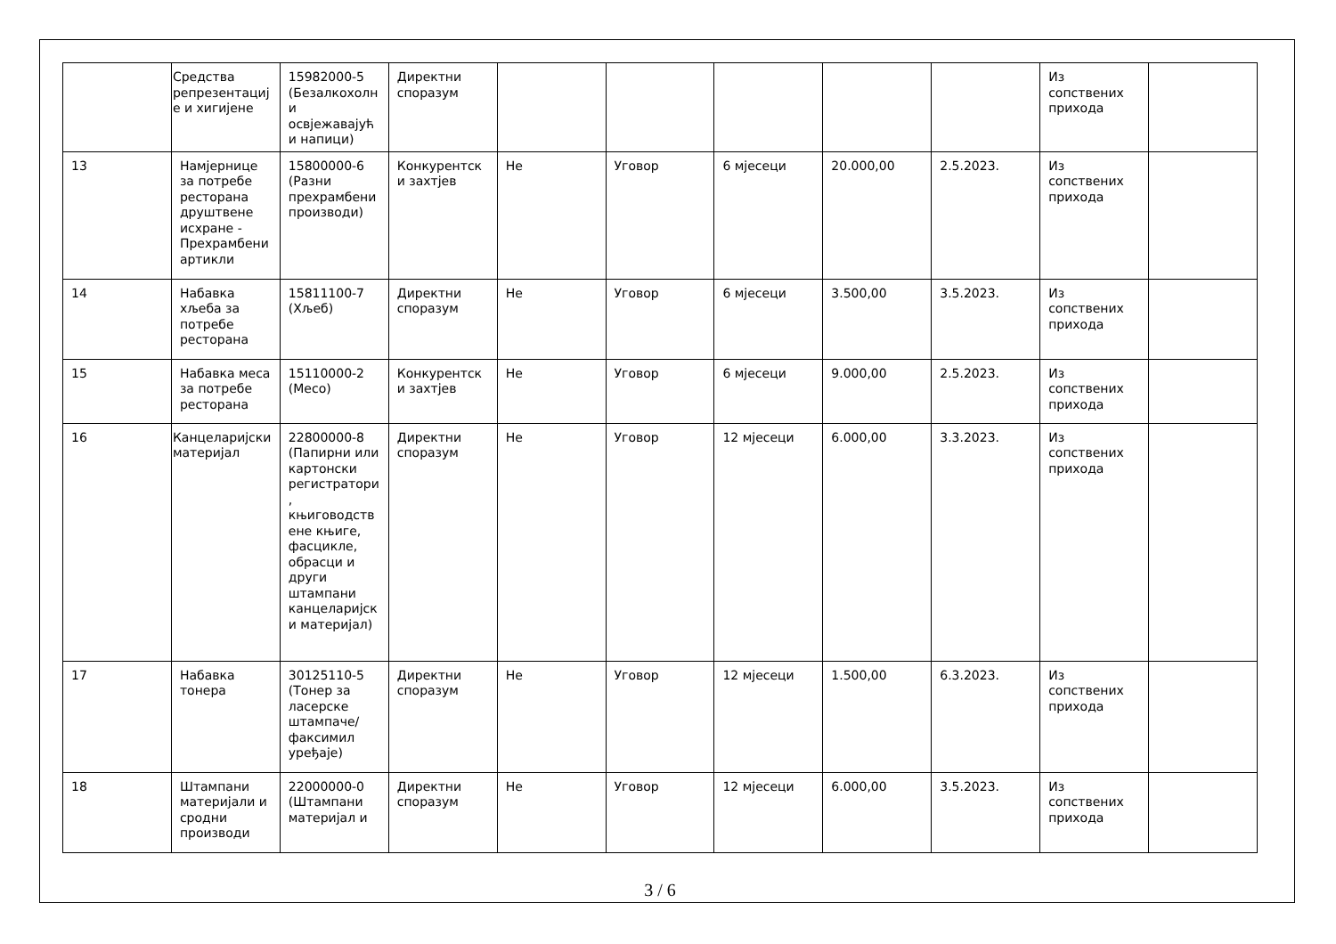| | Средства репрезентације и хигијене | 15982000-5 (Безалкохолни освјежавајући напици) | Директни споразум | | | | | | Из сопствених прихода | |
| 13 | Намјернице за потребе ресторана друштвене исхране - Прехрамбени артикли | 15800000-6 (Разни прехрамбени производи) | Конкурентски захтјев | Не | Уговор | 6 мјесеци | 20.000,00 | 2.5.2023. | Из сопствених прихода | |
| 14 | Набавка хљеба за потребе ресторана | 15811100-7 (Хљеб) | Директни споразум | Не | Уговор | 6 мјесеци | 3.500,00 | 3.5.2023. | Из сопствених прихода | |
| 15 | Набавка меса за потребе ресторана | 15110000-2 (Месо) | Конкурентски захтјев | Не | Уговор | 6 мјесеци | 9.000,00 | 2.5.2023. | Из сопствених прихода | |
| 16 | Канцеларијски материјал | 22800000-8 (Папирни или картонски регистратори, књиговодствене књиге, фасцикле, обрасци и други штампани канцеларијски материјал) | Директни споразум | Не | Уговор | 12 мјесеци | 6.000,00 | 3.3.2023. | Из сопствених прихода | |
| 17 | Набавка тонера | 30125110-5 (Тонер за ласерске штампаче/факсимил уређаје) | Директни споразум | Не | Уговор | 12 мјесеци | 1.500,00 | 6.3.2023. | Из сопствених прихода | |
| 18 | Штампани материјали и сродни производи | 22000000-0 (Штампани материјал и | Директни споразум | Не | Уговор | 12 мјесеци | 6.000,00 | 3.5.2023. | Из сопствених прихода | |
3 / 6